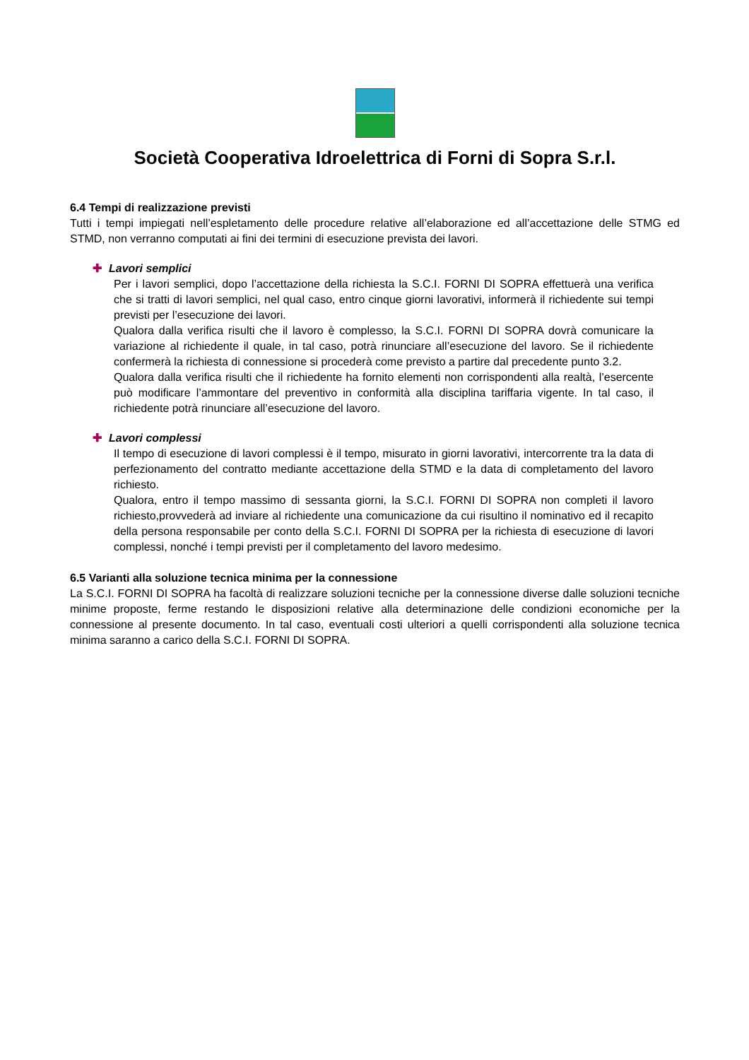Società Cooperativa Idroelettrica di Forni di Sopra S.r.l.
6.4 Tempi di realizzazione previsti
Tutti i tempi impiegati nell’espletamento delle procedure relative all’elaborazione ed all’accettazione delle STMG ed STMD, non verranno computati ai fini dei termini di esecuzione prevista dei lavori.
✚ Lavori semplici
Per i lavori semplici, dopo l’accettazione della richiesta la S.C.I. FORNI DI SOPRA effettuerà una verifica che si tratti di lavori semplici, nel qual caso, entro cinque giorni lavorativi, informerà il richiedente sui tempi previsti per l’esecuzione dei lavori.
Qualora dalla verifica risulti che il lavoro è complesso, la S.C.I. FORNI DI SOPRA dovrà comunicare la variazione al richiedente il quale, in tal caso, potrà rinunciare all’esecuzione del lavoro. Se il richiedente confermerà la richiesta di connessione si procederà come previsto a partire dal precedente punto 3.2.
Qualora dalla verifica risulti che il richiedente ha fornito elementi non corrispondenti alla realtà, l’esercente può modificare l’ammontare del preventivo in conformità alla disciplina tariffaria vigente. In tal caso, il richiedente potrà rinunciare all’esecuzione del lavoro.
✚ Lavori complessi
Il tempo di esecuzione di lavori complessi è il tempo, misurato in giorni lavorativi, intercorrente tra la data di perfezionamento del contratto mediante accettazione della STMD e la data di completamento del lavoro richiesto.
Qualora, entro il tempo massimo di sessanta giorni, la S.C.I. FORNI DI SOPRA non completi il lavoro richiesto,provvederà ad inviare al richiedente una comunicazione da cui risultino il nominativo ed il recapito della persona responsabile per conto della S.C.I. FORNI DI SOPRA per la richiesta di esecuzione di lavori complessi, nonché i tempi previsti per il completamento del lavoro medesimo.
6.5 Varianti alla soluzione tecnica minima per la connessione
La S.C.I. FORNI DI SOPRA ha facoltà di realizzare soluzioni tecniche per la connessione diverse dalle soluzioni tecniche minime proposte, ferme restando le disposizioni relative alla determinazione delle condizioni economiche per la connessione al presente documento. In tal caso, eventuali costi ulteriori a quelli corrispondenti alla soluzione tecnica minima saranno a carico della S.C.I. FORNI DI SOPRA.